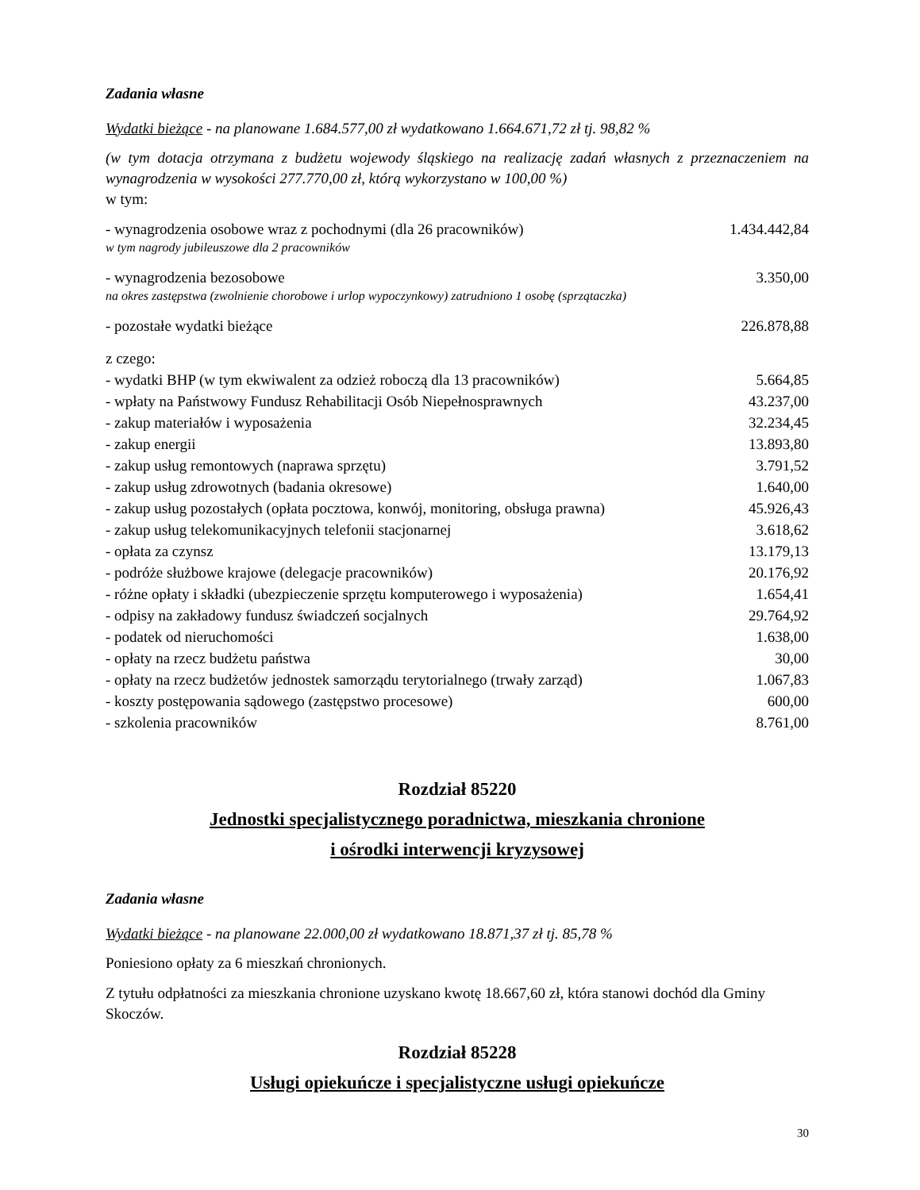Zadania własne
Wydatki bieżące - na planowane 1.684.577,00 zł wydatkowano 1.664.671,72 zł tj. 98,82 %
(w tym dotacja otrzymana z budżetu wojewody śląskiego na realizację zadań własnych z przeznaczeniem na wynagrodzenia w wysokości 277.770,00 zł, którą wykorzystano w 100,00 %)
w tym:
| - wynagrodzenia osobowe wraz z pochodnymi (dla 26 pracowników) | 1.434.442,84 |
| w tym nagrody jubileuszowe dla 2 pracowników | |
| - wynagrodzenia bezosobowe | 3.350,00 |
| na okres zastępstwa (zwolnienie chorobowe i urlop wypoczynkowy) zatrudniono 1 osobę (sprzątaczka) | |
| - pozostałe wydatki bieżące | 226.878,88 |
| z czego: | |
| - wydatki BHP (w tym ekwiwalent za odzież roboczą dla 13 pracowników) | 5.664,85 |
| - wpłaty na Państwowy Fundusz Rehabilitacji Osób Niepełnosprawnych | 43.237,00 |
| - zakup materiałów i wyposażenia | 32.234,45 |
| - zakup energii | 13.893,80 |
| - zakup usług remontowych (naprawa sprzętu) | 3.791,52 |
| - zakup usług zdrowotnych (badania okresowe) | 1.640,00 |
| - zakup usług pozostałych (opłata pocztowa, konwój, monitoring, obsługa prawna) | 45.926,43 |
| - zakup usług telekomunikacyjnych telefonii stacjonarnej | 3.618,62 |
| - opłata za czynsz | 13.179,13 |
| - podróże służbowe krajowe (delegacje pracowników) | 20.176,92 |
| - różne opłaty i składki (ubezpieczenie sprzętu komputerowego i wyposażenia) | 1.654,41 |
| - odpisy na zakładowy fundusz świadczeń socjalnych | 29.764,92 |
| - podatek od nieruchomości | 1.638,00 |
| - opłaty na rzecz budżetu państwa | 30,00 |
| - opłaty na rzecz budżetów jednostek samorządu terytorialnego (trwały zarząd) | 1.067,83 |
| - koszty postępowania sądowego (zastępstwo procesowe) | 600,00 |
| - szkolenia pracowników | 8.761,00 |
Rozdział 85220
Jednostki specjalistycznego poradnictwa, mieszkania chronione
i ośrodki interwencji kryzysowej
Zadania własne
Wydatki bieżące - na planowane 22.000,00 zł wydatkowano 18.871,37 zł tj. 85,78 %
Poniesiono opłaty za 6 mieszkań chronionych.
Z tytułu odpłatności za mieszkania chronione uzyskano kwotę 18.667,60 zł, która stanowi dochód dla Gminy Skoczów.
Rozdział 85228
Usługi opiekuńcze i specjalistyczne usługi opiekuńcze
30